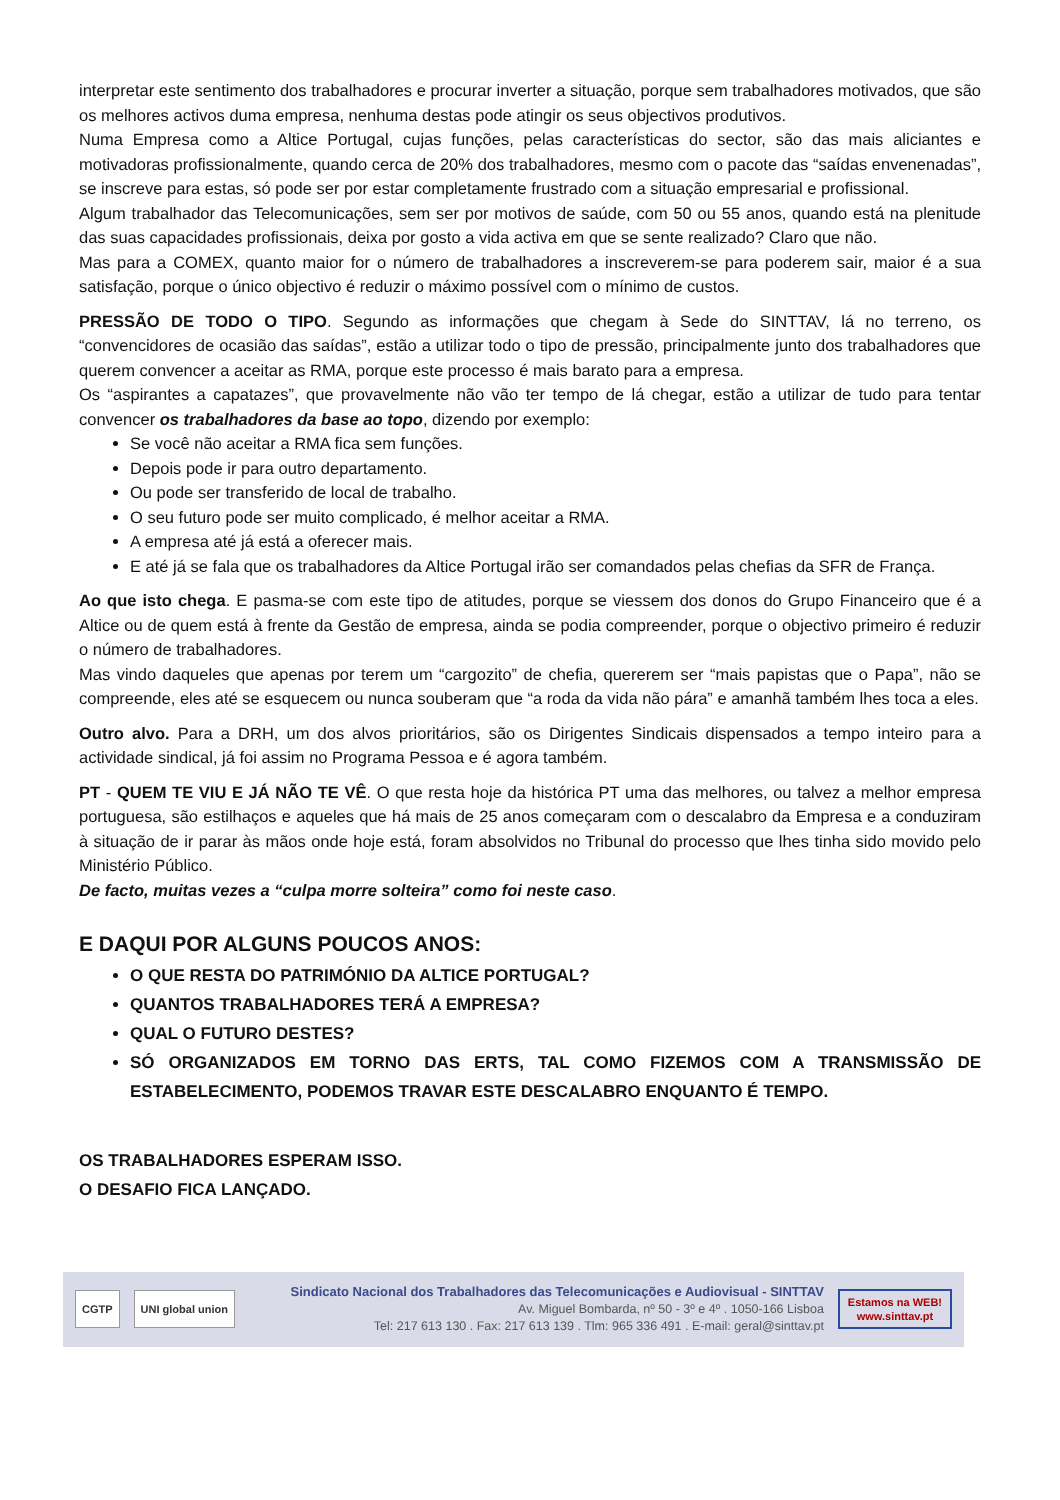interpretar este sentimento dos trabalhadores e procurar inverter a situação, porque sem trabalhadores motivados, que são os melhores activos duma empresa, nenhuma destas pode atingir os seus objectivos produtivos.
Numa Empresa como a Altice Portugal, cujas funções, pelas características do sector, são das mais aliciantes e motivadoras profissionalmente, quando cerca de 20% dos trabalhadores, mesmo com o pacote das “saídas envenenadas”, se inscreve para estas, só pode ser por estar completamente frustrado com a situação empresarial e profissional.
Algum trabalhador das Telecomunicações, sem ser por motivos de saúde, com 50 ou 55 anos, quando está na plenitude das suas capacidades profissionais, deixa por gosto a vida activa em que se sente realizado? Claro que não.
Mas para a COMEX, quanto maior for o número de trabalhadores a inscreverem-se para poderem sair, maior é a sua satisfação, porque o único objectivo é reduzir o máximo possível com o mínimo de custos.
PRESSÃO DE TODO O TIPO. Segundo as informações que chegam à Sede do SINTTAV, lá no terreno, os “convencidores de ocasião das saídas”, estão a utilizar todo o tipo de pressão, principalmente junto dos trabalhadores que querem convencer a aceitar as RMA, porque este processo é mais barato para a empresa.
Os “aspirantes a capatazes”, que provavelmente não vão ter tempo de lá chegar, estão a utilizar de tudo para tentar convencer os trabalhadores da base ao topo, dizendo por exemplo:
Se você não aceitar a RMA fica sem funções.
Depois pode ir para outro departamento.
Ou pode ser transferido de local de trabalho.
O seu futuro pode ser muito complicado, é melhor aceitar a RMA.
A empresa até já está a oferecer mais.
E até já se fala que os trabalhadores da Altice Portugal irão ser comandados pelas chefias da SFR de França.
Ao que isto chega. E pasma-se com este tipo de atitudes, porque se viessem dos donos do Grupo Financeiro que é a Altice ou de quem está à frente da Gestão de empresa, ainda se podia compreender, porque o objectivo primeiro é reduzir o número de trabalhadores.
Mas vindo daqueles que apenas por terem um “cargozito” de chefia, quererem ser “mais papistas que o Papa”, não se compreende, eles até se esquecem ou nunca souberam que “a roda da vida não pára” e amanhã também lhes toca a eles.
Outro alvo. Para a DRH, um dos alvos prioritários, são os Dirigentes Sindicais dispensados a tempo inteiro para a actividade sindical, já foi assim no Programa Pessoa e é agora também.
PT - QUEM TE VIU E JÁ NÃO TE VÊ. O que resta hoje da histórica PT uma das melhores, ou talvez a melhor empresa portuguesa, são estilhaços e aqueles que há mais de 25 anos começaram com o descalabro da Empresa e a conduziram à situação de ir parar às mãos onde hoje está, foram absolvidos no Tribunal do processo que lhes tinha sido movido pelo Ministério Público.
De facto, muitas vezes a “culpa morre solteira” como foi neste caso.
E DAQUI POR ALGUNS POUCOS ANOS:
O QUE RESTA DO PATRIMÓNIO DA ALTICE PORTUGAL?
QUANTOS TRABALHADORES TERÁ A EMPRESA?
QUAL O FUTURO DESTES?
SÓ ORGANIZADOS EM TORNO DAS ERTS, TAL COMO FIZEMOS COM A TRANSMISSÃO DE ESTABELECIMENTO, PODEMOS TRAVAR ESTE DESCALABRO ENQUANTO É TEMPO.
OS TRABALHADORES ESPERAM ISSO.
O DESAFIO FICA LANÇADO.
CGTP UNI global union
Sindicato Nacional dos Trabalhadores das Telecomunicações e Audiovisual - SINTTAV
Av. Miguel Bombarda, nº 50 - 3º e 4º . 1050-166 Lisboa
Tel: 217 613 130 . Fax: 217 613 139 . Tlm: 965 336 491 . E-mail: geral@sinttav.pt
Estamos na WEB!
www.sinttav.pt